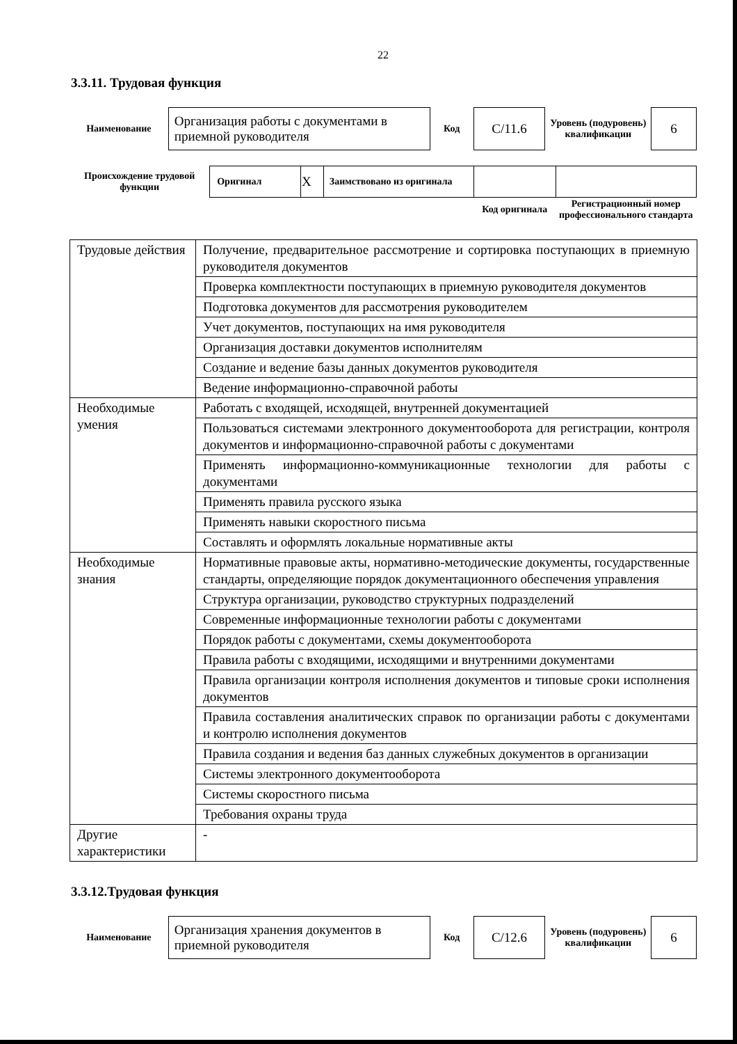22
3.3.11. Трудовая функция
| Наименование | Организация работы с документами в приемной руководителя | Код | C/11.6 | Уровень (подуровень) квалификации | 6 |
| Происхождение трудовой функции | Оригинал | X | Заимствовано из оригинала | | |
| | | | | Код оригинала | Регистрационный номер профессионального стандарта |
| Трудовые действия | Получение, предварительное рассмотрение и сортировка поступающих в приемную руководителя документов |
| | Проверка комплектности поступающих в приемную руководителя документов |
| | Подготовка документов для рассмотрения руководителем |
| | Учет документов, поступающих на имя руководителя |
| | Организация доставки документов исполнителям |
| | Создание и ведение базы данных документов руководителя |
| | Ведение информационно-справочной работы |
| Необходимые умения | Работать с входящей, исходящей, внутренней документацией |
| | Пользоваться системами электронного документооборота для регистрации, контроля документов и информационно-справочной работы с документами |
| | Применять информационно-коммуникационные технологии для работы с документами |
| | Применять правила русского языка |
| | Применять навыки скоростного письма |
| | Составлять и оформлять локальные нормативные акты |
| Необходимые знания | Нормативные правовые акты, нормативно-методические документы, государственные стандарты, определяющие порядок документационного обеспечения управления |
| | Структура организации, руководство структурных подразделений |
| | Современные информационные технологии работы с документами |
| | Порядок работы с документами, схемы документооборота |
| | Правила работы с входящими, исходящими и внутренними документами |
| | Правила организации контроля исполнения документов и типовые сроки исполнения документов |
| | Правила составления аналитических справок по организации работы с документами и контролю исполнения документов |
| | Правила создания и ведения баз данных служебных документов в организации |
| | Системы электронного документооборота |
| | Системы скоростного письма |
| | Требования охраны труда |
| Другие характеристики | - |
3.3.12.Трудовая функция
| Наименование | Организация хранения документов в приемной руководителя | Код | C/12.6 | Уровень (подуровень) квалификации | 6 |